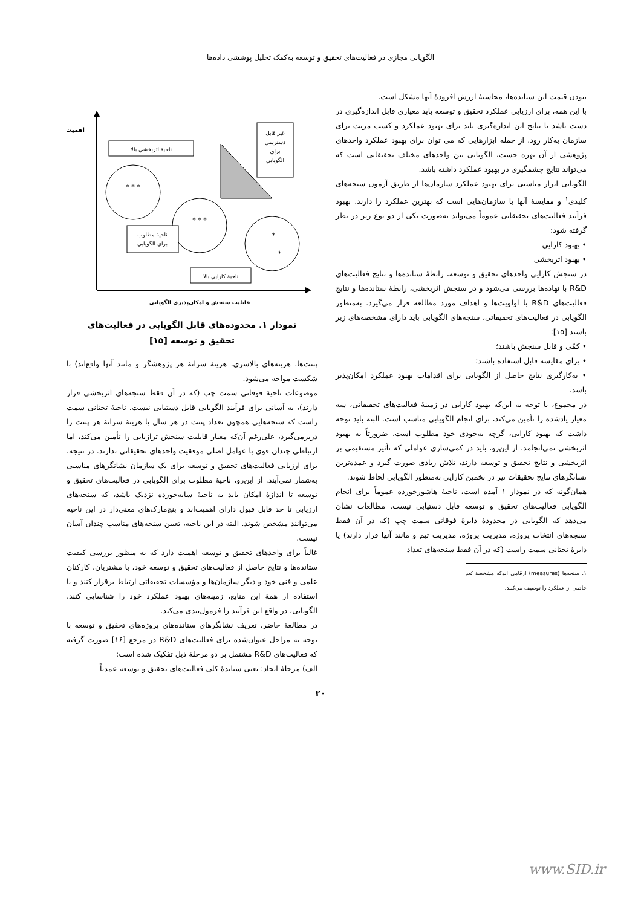الگویابی مجازی در فعالیت‌های تحقیق و توسعه به‌کمک تحلیل پوششی داده‌ها
نبودن قیمت این ستانده‌ها، محاسبهٔ ارزش افزودهٔ آنها مشکل است.
با این همه، برای ارزیابی عملکرد تحقیق و توسعه باید معیاری قابل اندازه‌گیری در دست باشد تا نتایج این اندازه‌گیری باید برای بهبود عملکرد و کسب مزیت برای سازمان به‌کار رود. از جمله ابزارهایی که می توان برای بهبود عملکرد واحدهای پژوهشی از آن بهره جست، الگویابی بین واحدهای مختلف تحقیقاتی است که می‌تواند نتایج چشمگیری در بهبود عملکرد داشته باشد.
الگویابی ابزار مناسبی برای بهبود عملکرد سازمان‌ها از طریق آزمون سنجه‌های کلیدی<sup>۱</sup> و مقایسهٔ آنها با سازمان‌هایی است که بهترین عملکرد را دارند. بهبود فرآیند فعالیت‌های تحقیقاتی عموماً می‌تواند به‌صورت یکی از دو نوع زیر در نظر گرفته شود:
• بهبود کارایی
• بهبود اثربخشی
در سنجش کارایی واحدهای تحقیق و توسعه، رابطهٔ ستانده‌ها و نتایج فعالیت‌های R&D با نهاده‌ها بررسی می‌شود و در سنجش اثربخشی، رابطهٔ ستانده‌ها و نتایج فعالیت‌های R&D با اولویت‌ها و اهداف مورد مطالعه قرار می‌گیرد. به‌منظور الگویابی در فعالیت‌های تحقیقاتی، سنجه‌های الگویابی باید دارای مشخصه‌های زیر باشند [۱۵]:
• کمّی و قابل سنجش باشند؛
• برای مقایسه قابل استفاده باشند؛
• به‌کارگیری نتایج حاصل از الگویابی برای اقدامات بهبود عملکرد امکان‌پذیر باشد.
در مجموع، با توجه به این‌که بهبود کارایی در زمینهٔ فعالیت‌های تحقیقاتی، سه معیار یادشده را تأمین می‌کند، برای انجام الگویابی مناسب است. البته باید توجه داشت که بهبود کارایی، گرچه به‌خودی خود مطلوب است، ضرورتاً به بهبود اثربخشی نمی‌انجامد. از این‌رو، باید در کمی‌سازی عواملی که تأثیر مستقیمی بر اثربخشی و نتایج تحقیق و توسعه دارند، تلاش زیادی صورت گیرد و عمده‌ترین نشانگرهای نتایج تحقیقات نیز در تخمین کارایی به‌منظور الگویابی لحاظ شوند.
همان‌گونه که در نمودار ۱ آمده است، ناحیهٔ هاشورخورده عموماً برای انجام الگویابی فعالیت‌های تحقیق و توسعه قابل دستیابی نیست. مطالعات نشان می‌دهد که الگویابی در محدودهٔ دایرهٔ فوقانی سمت چپ (که در آن فقط سنجه‌های انتخاب پروژه، مدیریت پروژه، مدیریت تیم و مانند آنها قرار دارند) یا دایرهٔ تحتانی سمت راست (که در آن فقط سنجه‌های تعداد
۱. سنجه‌ها (measures) ارقامی اندکه مشخصهٔ بُعد خاصی از عملکرد را توصیف می‌کنند.
اهمیت
ناحية اثربخشي بالا
غير قابل
دسترسي
براي
الگويابي
* * *
* * *
ناحية مطلوب
براي الگويابي
*
*
ناحية كارايي بالا
قابلیت سنجش و امکان‌پذیری الگویابی
نمودار ۱. محدوده‌های قابل الگویابی در فعالیت‌های
تحقیق و توسعه [۱۵]
پتنت‌ها، هزینه‌های بالاسری، هزینهٔ سرانهٔ هر پژوهشگر و مانند آنها واقع‌اند) با شکست مواجه می‌شود.
موضوعات ناحیهٔ فوقانی سمت چپ (که در آن فقط سنجه‌های اثربخشی قرار دارند)، به آسانی برای فرآیند الگویابی قابل دستیابی نیست. ناحیهٔ تحتانی سمت راست که سنجه‌هایی همچون تعداد پتنت در هر سال یا هزینهٔ سرانهٔ هر پتنت را دربرمی‌گیرد، علی‌رغم آن‌که معیار قابلیت سنجش ترازیابی را تأمین می‌کند، اما ارتباطی چندان قوی با عوامل اصلی موفقیت واحدهای تحقیقاتی ندارند. در نتیجه، برای ارزیابی فعالیت‌های تحقیق و توسعه برای یک سازمان نشانگرهای مناسبی به‌شمار نمی‌آیند. از این‌رو، ناحیهٔ مطلوب برای الگویابی در فعالیت‌های تحقیق و توسعه تا اندازهٔ امکان باید به ناحیهٔ سایه‌خورده نزدیک باشد، که سنجه‌های ارزیابی تا حد قابل قبول دارای اهمیت‌اند و بنچ‌مارک‌های معنی‌دار در این ناحیه می‌توانند مشخص شوند. البته در این ناحیه، تعیین سنجه‌های مناسب چندان آسان نیست.
غالباً برای واحدهای تحقیق و توسعه اهمیت دارد که به منظور بررسی کیفیت ستانده‌ها و نتایج حاصل از فعالیت‌های تحقیق و توسعه خود، با مشتریان، کارکنان علمی و فنی خود و دیگر سازمان‌ها و مؤسسات تحقیقاتی ارتباط برقرار کنند و با استفاده از همهٔ این منابع، زمینه‌های بهبود عملکرد خود را شناسایی کنند. الگویابی، در واقع این فرآیند را فرمول‌بندی می‌کند.
در مطالعهٔ حاضر، تعریف نشانگرهای ستانده‌های پروژه‌های تحقیق و توسعه با توجه به مراحل عنوان‌شده برای فعالیت‌های R&D در مرجع [۱۶] صورت گرفته که فعالیت‌های R&D مشتمل بر دو مرحلهٔ ذیل تفکیک شده است:
الف) مرحلهٔ ایجاد: یعنی ستانده‌ٔ کلی فعالیت‌های تحقیق و توسعه عمدتاً
۲۰
www.SID.ir